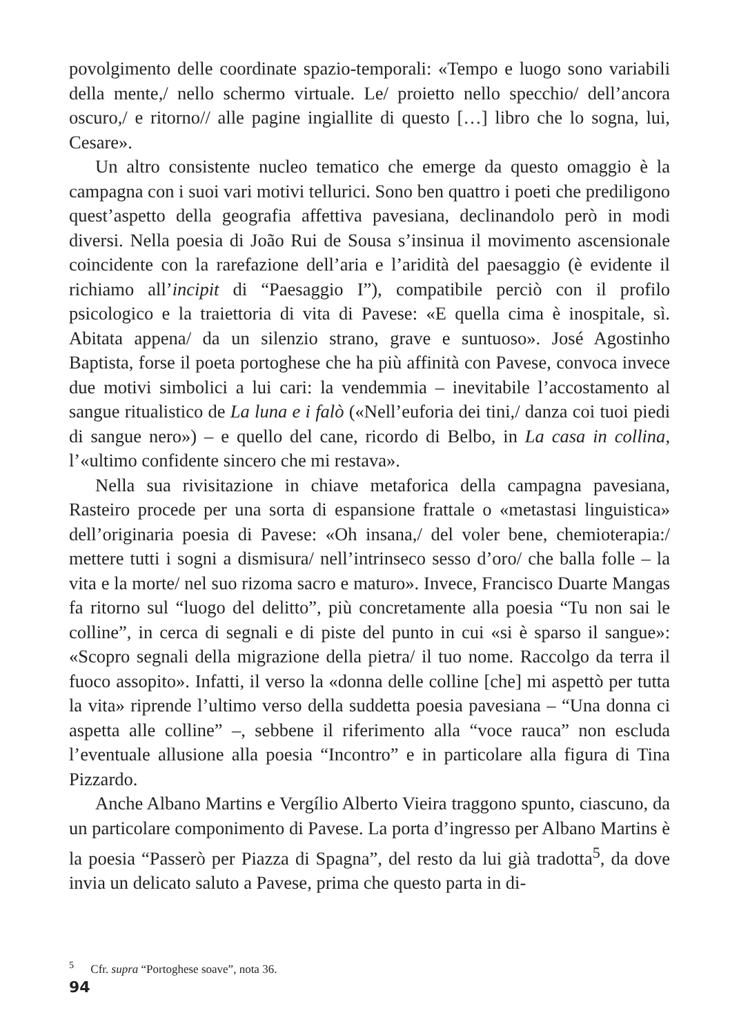povolgimento delle coordinate spazio-temporali: «Tempo e luogo sono variabili della mente,/ nello schermo virtuale. Le/ proietto nello specchio/ dell’ancora oscuro,/ e ritorno// alle pagine ingiallite di questo […] libro che lo sogna, lui, Cesare».
Un altro consistente nucleo tematico che emerge da questo omaggio è la campagna con i suoi vari motivi tellurici. Sono ben quattro i poeti che prediligono quest’aspetto della geografia affettiva pavesiana, declinandolo però in modi diversi. Nella poesia di João Rui de Sousa s’insinua il movimento ascensionale coincidente con la rarefazione dell’aria e l’aridità del paesaggio (è evidente il richiamo all’incipit di “Paesaggio I”), compatibile perciò con il profilo psicologico e la traiettoria di vita di Pavese: «E quella cima è inospitale, sì. Abitata appena/ da un silenzio strano, grave e suntuoso». José Agostinho Baptista, forse il poeta portoghese che ha più affinità con Pavese, convoca invece due motivi simbolici a lui cari: la vendemmia – inevitabile l’accostamento al sangue ritualistico de La luna e i falò («Nell’euforia dei tini,/ danza coi tuoi piedi di sangue nero») – e quello del cane, ricordo di Belbo, in La casa in collina, l’«ultimo confidente sincero che mi restava».
Nella sua rivisitazione in chiave metaforica della campagna pavesiana, Rasteiro procede per una sorta di espansione frattale o «metastasi linguistica» dell’originaria poesia di Pavese: «Oh insana,/ del voler bene, chemioterapia:/ mettere tutti i sogni a dismisura/ nell’intrinseco sesso d’oro/ che balla folle – la vita e la morte/ nel suo rizoma sacro e maturo». Invece, Francisco Duarte Mangas fa ritorno sul “luogo del delitto”, più concretamente alla poesia “Tu non sai le colline”, in cerca di segnali e di piste del punto in cui «si è sparso il sangue»: «Scopro segnali della migrazione della pietra/ il tuo nome. Raccolgo da terra il fuoco assopito». Infatti, il verso la «donna delle colline [che] mi aspettò per tutta la vita» riprende l’ultimo verso della suddetta poesia pavesiana – “Una donna ci aspetta alle colline” –, sebbene il riferimento alla “voce rauca” non escluda l’eventuale allusione alla poesia “Incontro” e in particolare alla figura di Tina Pizzardo.
Anche Albano Martins e Vergílio Alberto Vieira traggono spunto, ciascuno, da un particolare componimento di Pavese. La porta d’ingresso per Albano Martins è la poesia “Passerò per Piazza di Spagna”, del resto da lui già tradotta<sup>5</sup>, da dove invia un delicato saluto a Pavese, prima che questo parta in di-
<sup>5</sup> Cfr. supra “Portoghese soave”, nota 36.
94